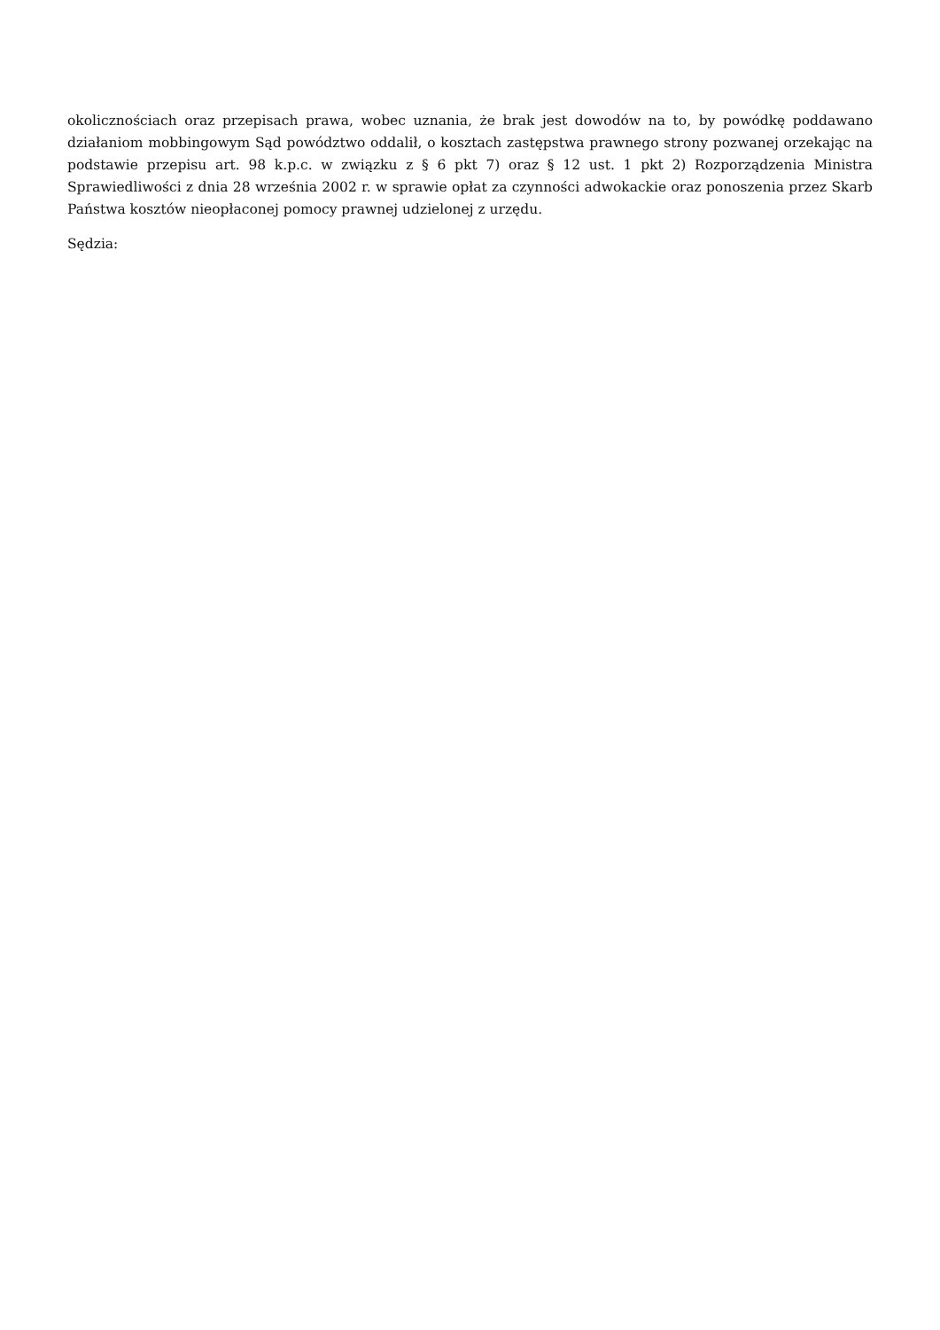okolicznościach oraz przepisach prawa, wobec uznania, że brak jest dowodów na to, by powódkę poddawano działaniom mobbingowym Sąd powództwo oddalił, o kosztach zastępstwa prawnego strony pozwanej orzekając na podstawie przepisu art. 98 k.p.c. w związku z § 6 pkt 7) oraz § 12 ust. 1 pkt 2) Rozporządzenia Ministra Sprawiedliwości z dnia 28 września 2002 r. w sprawie opłat za czynności adwokackie oraz ponoszenia przez Skarb Państwa kosztów nieopłaconej pomocy prawnej udzielonej z urzędu.
Sędzia: